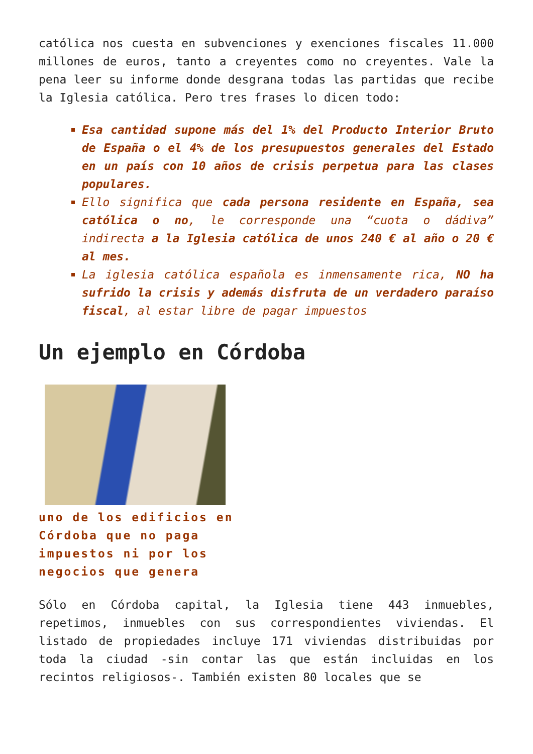católica nos cuesta en subvenciones y exenciones fiscales 11.000 millones de euros, tanto a creyentes como no creyentes. Vale la pena leer su informe donde desgrana todas las partidas que recibe la Iglesia católica. Pero tres frases lo dicen todo:
Esa cantidad supone más del 1% del Producto Interior Bruto de España o el 4% de los presupuestos generales del Estado en un país con 10 años de crisis perpetua para las clases populares.
Ello significa que cada persona residente en España, sea católica o no, le corresponde una “cuota o dádiva” indirecta a la Iglesia católica de unos 240 € al año o 20 € al mes.
La iglesia católica española es inmensamente rica, NO ha sufrido la crisis y además disfruta de un verdadero paraíso fiscal, al estar libre de pagar impuestos
Un ejemplo en Córdoba
uno de los edificios en Córdoba que no paga impuestos ni por los negocios que genera
Sólo en Córdoba capital, la Iglesia tiene 443 inmuebles, repetimos, inmuebles con sus correspondientes viviendas. El listado de propiedades incluye 171 viviendas distribuidas por toda la ciudad -sin contar las que están incluidas en los recintos religiosos-. También existen 80 locales que se